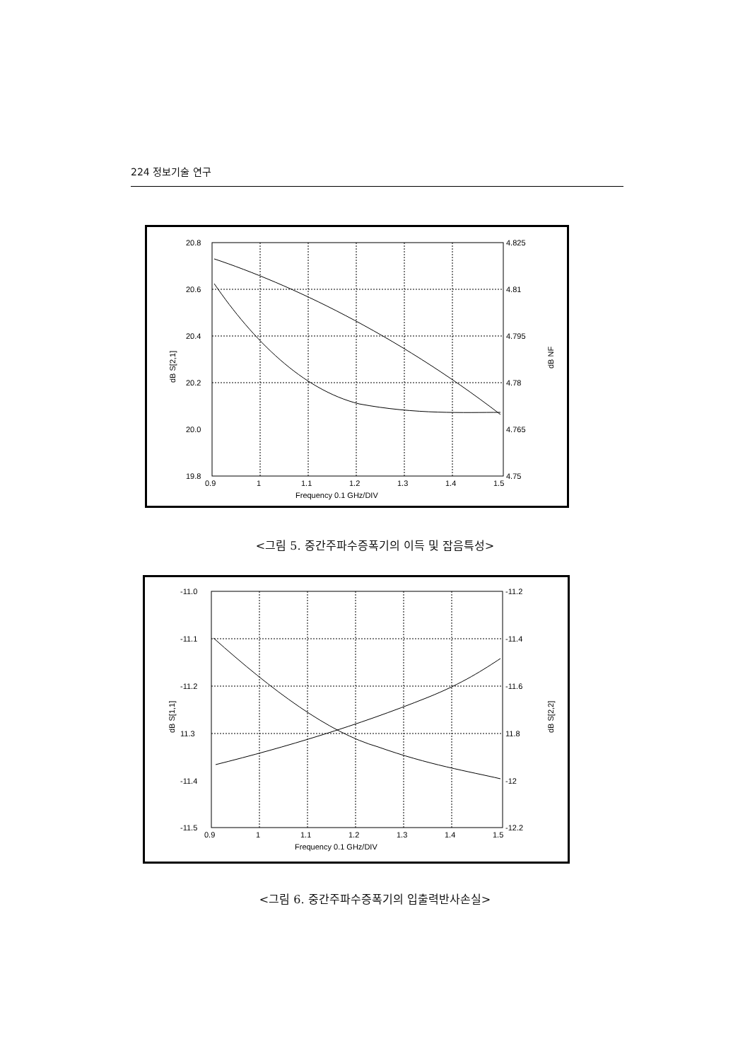224 정보기술 연구
20.8
20.6
20.4
20.2
20.0
19.8
4.825
4.81
4.795
4.78
4.765
4.75
0.9
1
1.1
1.2
1.3
1.4
1.5
Frequency 0.1 GHz/DIV
dB S[2,1]
dB NF
<그림 5. 중간주파수증폭기의 이득 및 잡음특성>
-11.0
-11.1
-11.2
11.3
-11.4
-11.5
-11.2
-11.4
-11.6
11.8
-12
-12.2
0.9
1
1.1
1.2
1.3
1.4
1.5
Frequency 0.1 GHz/DIV
dB S[1,1]
dB S[2,2]
<그림 6. 중간주파수증폭기의 입출력반사손실>